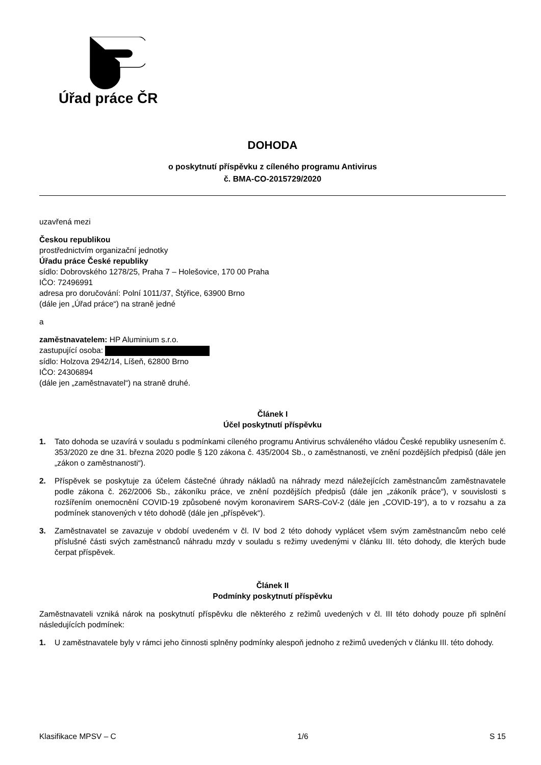Úřad práce ČR
DOHODA
o poskytnutí příspěvku z cíleného programu Antivirus
č. BMA-CO-2015729/2020
uzavřená mezi
Českou republikou
prostřednictvím organizační jednotky
Úřadu práce České republiky
sídlo: Dobrovského 1278/25, Praha 7 – Holešovice, 170 00 Praha
IČO: 72496991
adresa pro doručování: Polní 1011/37, Štýřice, 63900 Brno
(dále jen „Úřad práce“) na straně jedné
a
zaměstnavatelem: HP Aluminium s.r.o.
zastupující osoba:
sídlo: Holzova 2942/14, Líšeň, 62800 Brno
IČO: 24306894
(dále jen „zaměstnavatel“) na straně druhé.
Článek I
Účel poskytnutí příspěvku
1. Tato dohoda se uzavírá v souladu s podmínkami cíleného programu Antivirus schváleného vládou České republiky usnesením č. 353/2020 ze dne 31. března 2020 podle § 120 zákona č. 435/2004 Sb., o zaměstnanosti, ve znění pozdějších předpisů (dále jen „zákon o zaměstnanosti“).
2. Příspěvek se poskytuje za účelem částečné úhrady nákladů na náhrady mezd náležejících zaměstnancům zaměstnavatele podle zákona č. 262/2006 Sb., zákoníku práce, ve znění pozdějších předpisů (dále jen „zákoník práce“), v souvislosti s rozšířením onemocnění COVID-19 způsobené novým koronavirem SARS-CoV-2 (dále jen „COVID-19“), a to v rozsahu a za podmínek stanovených v této dohodě (dále jen „příspěvek“).
3. Zaměstnavatel se zavazuje v období uvedeném v čl. IV bod 2 této dohody vyplácet všem svým zaměstnancům nebo celé příslušné části svých zaměstnanců náhradu mzdy v souladu s režimy uvedenými v článku III. této dohody, dle kterých bude čerpat příspěvek.
Článek II
Podmínky poskytnutí příspěvku
Zaměstnavateli vzniká nárok na poskytnutí příspěvku dle některého z režimů uvedených v čl. III této dohody pouze při splnění následujících podmínek:
1. U zaměstnavatele byly v rámci jeho činnosti splněny podmínky alespoň jednoho z režimů uvedených v článku III. této dohody.
Klasifikace MPSV – C 1/6 S 15